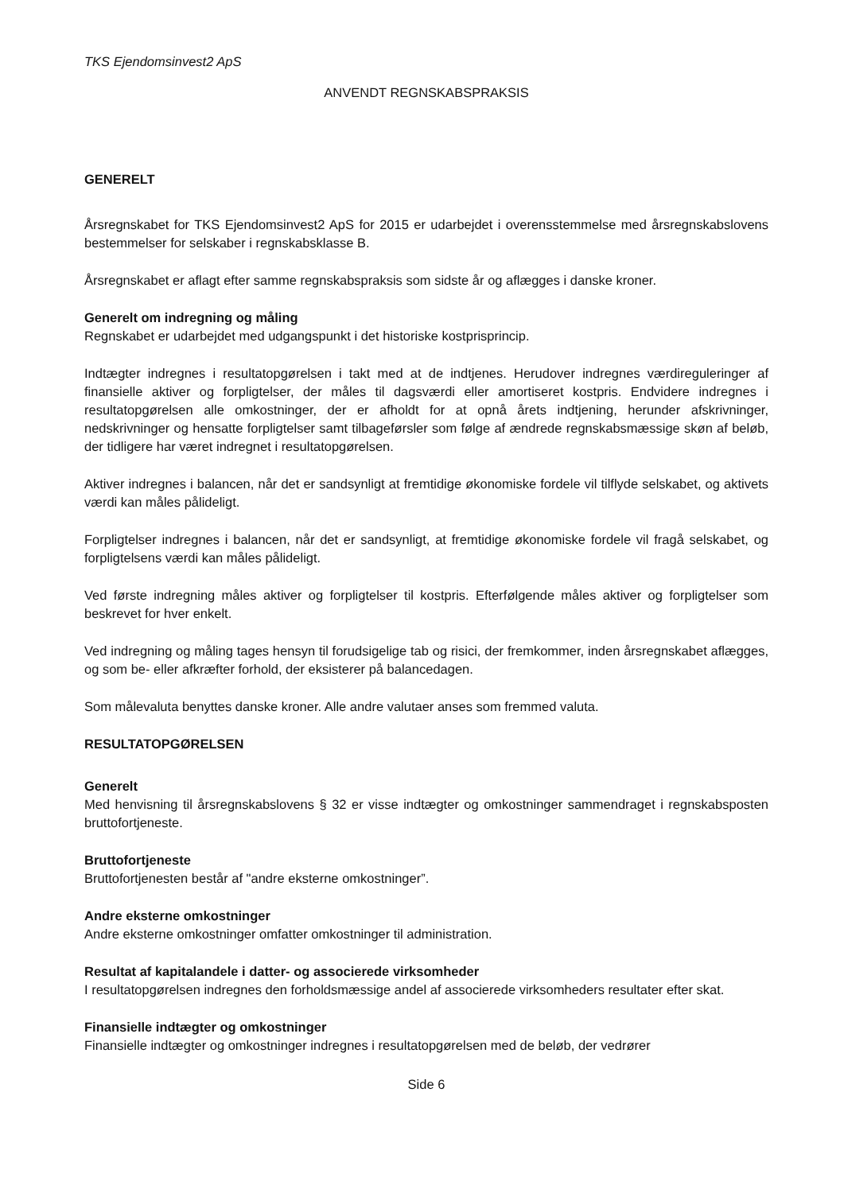TKS Ejendomsinvest2 ApS
ANVENDT REGNSKABSPRAKSIS
GENERELT
Årsregnskabet for TKS Ejendomsinvest2 ApS for 2015 er udarbejdet i overensstemmelse med årsregnskabslovens bestemmelser for selskaber i regnskabsklasse B.
Årsregnskabet er aflagt efter samme regnskabspraksis som sidste år og aflægges i danske kroner.
Generelt om indregning og måling
Regnskabet er udarbejdet med udgangspunkt i det historiske kostprisprincip.
Indtægter indregnes i resultatopgørelsen i takt med at de indtjenes. Herudover indregnes værdireguleringer af finansielle aktiver og forpligtelser, der måles til dagsværdi eller amortiseret kostpris. Endvidere indregnes i resultatopgørelsen alle omkostninger, der er afholdt for at opnå årets indtjening, herunder afskrivninger, nedskrivninger og hensatte forpligtelser samt tilbageførsler som følge af ændrede regnskabsmæssige skøn af beløb, der tidligere har været indregnet i resultatopgørelsen.
Aktiver indregnes i balancen, når det er sandsynligt at fremtidige økonomiske fordele vil tilflyde selskabet, og aktivets værdi kan måles pålideligt.
Forpligtelser indregnes i balancen, når det er sandsynligt, at fremtidige økonomiske fordele vil fragå selskabet, og forpligtelsens værdi kan måles pålideligt.
Ved første indregning måles aktiver og forpligtelser til kostpris. Efterfølgende måles aktiver og forpligtelser som beskrevet for hver enkelt.
Ved indregning og måling tages hensyn til forudsigelige tab og risici, der fremkommer, inden årsregnskabet aflægges, og som be- eller afkræfter forhold, der eksisterer på balancedagen.
Som målevaluta benyttes danske kroner. Alle andre valutaer anses som fremmed valuta.
RESULTATOPGØRELSEN
Generelt
Med henvisning til årsregnskabslovens § 32 er visse indtægter og omkostninger sammendraget i regnskabsposten bruttofortjeneste.
Bruttofortjeneste
Bruttofortjenesten består af "andre eksterne omkostninger”.
Andre eksterne omkostninger
Andre eksterne omkostninger omfatter omkostninger til administration.
Resultat af kapitalandele i datter- og associerede virksomheder
I resultatopgørelsen indregnes den forholdsmæssige andel af associerede virksomheders resultater efter skat.
Finansielle indtægter og omkostninger
Finansielle indtægter og omkostninger indregnes i resultatopgørelsen med de beløb, der vedrører
Side 6